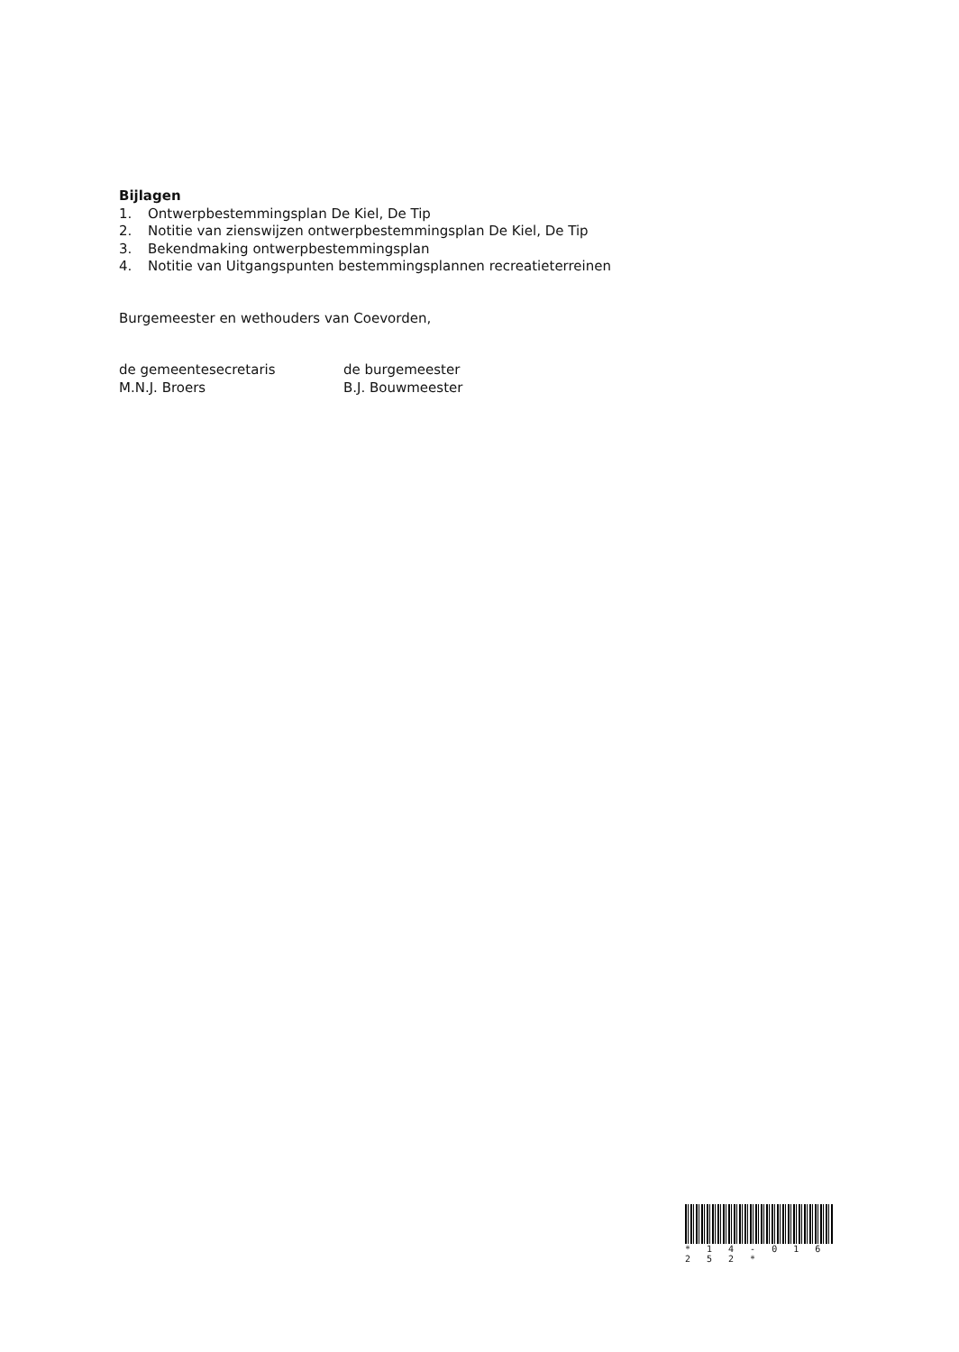Bijlagen
1. Ontwerpbestemmingsplan De Kiel, De Tip
2. Notitie van zienswijzen ontwerpbestemmingsplan De Kiel, De Tip
3. Bekendmaking ontwerpbestemmingsplan
4. Notitie van Uitgangspunten bestemmingsplannen recreatieterreinen
Burgemeester en wethouders van Coevorden,
de gemeentesecretaris
M.N.J. Broers
de burgemeester
B.J. Bouwmeester
* 1 4 - 0 1 6 2 5 2 *